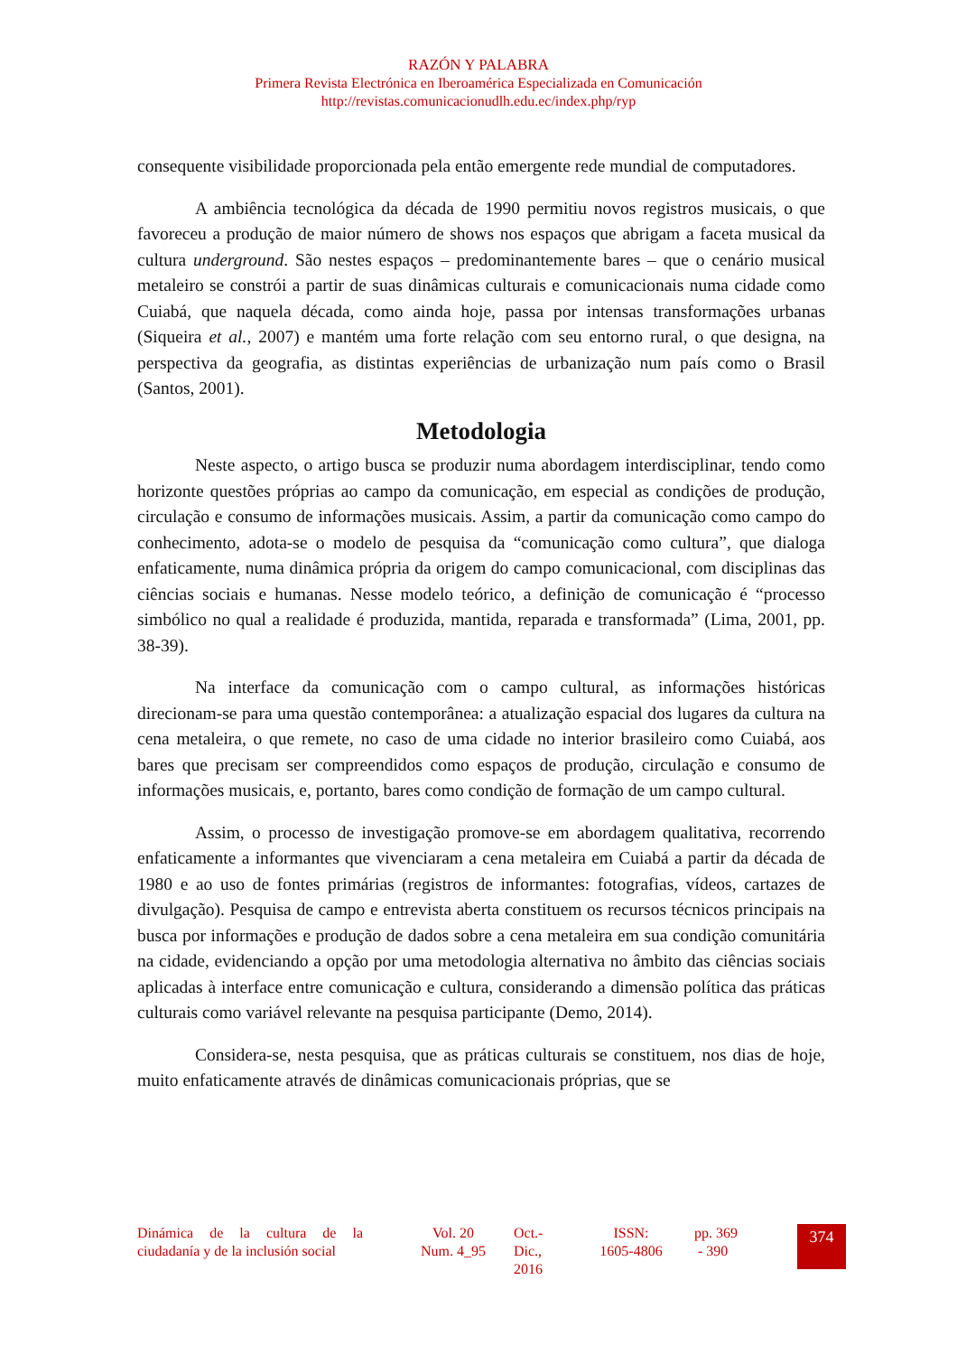RAZÓN Y PALABRA
Primera Revista Electrónica en Iberoamérica Especializada en Comunicación
http://revistas.comunicacionudlh.edu.ec/index.php/ryp
consequente visibilidade proporcionada pela então emergente rede mundial de computadores.
A ambiência tecnológica da década de 1990 permitiu novos registros musicais, o que favoreceu a produção de maior número de shows nos espaços que abrigam a faceta musical da cultura underground. São nestes espaços – predominantemente bares – que o cenário musical metaleiro se constrói a partir de suas dinâmicas culturais e comunicacionais numa cidade como Cuiabá, que naquela década, como ainda hoje, passa por intensas transformações urbanas (Siqueira et al., 2007) e mantém uma forte relação com seu entorno rural, o que designa, na perspectiva da geografia, as distintas experiências de urbanização num país como o Brasil (Santos, 2001).
Metodologia
Neste aspecto, o artigo busca se produzir numa abordagem interdisciplinar, tendo como horizonte questões próprias ao campo da comunicação, em especial as condições de produção, circulação e consumo de informações musicais. Assim, a partir da comunicação como campo do conhecimento, adota-se o modelo de pesquisa da “comunicação como cultura”, que dialoga enfaticamente, numa dinâmica própria da origem do campo comunicacional, com disciplinas das ciências sociais e humanas. Nesse modelo teórico, a definição de comunicação é “processo simbólico no qual a realidade é produzida, mantida, reparada e transformada” (Lima, 2001, pp. 38-39).
Na interface da comunicação com o campo cultural, as informações históricas direcionam-se para uma questão contemporânea: a atualização espacial dos lugares da cultura na cena metaleira, o que remete, no caso de uma cidade no interior brasileiro como Cuiabá, aos bares que precisam ser compreendidos como espaços de produção, circulação e consumo de informações musicais, e, portanto, bares como condição de formação de um campo cultural.
Assim, o processo de investigação promove-se em abordagem qualitativa, recorrendo enfaticamente a informantes que vivenciaram a cena metaleira em Cuiabá a partir da década de 1980 e ao uso de fontes primárias (registros de informantes: fotografias, vídeos, cartazes de divulgação). Pesquisa de campo e entrevista aberta constituem os recursos técnicos principais na busca por informações e produção de dados sobre a cena metaleira em sua condição comunitária na cidade, evidenciando a opção por uma metodologia alternativa no âmbito das ciências sociais aplicadas à interface entre comunicação e cultura, considerando a dimensão política das práticas culturais como variável relevante na pesquisa participante (Demo, 2014).
Considera-se, nesta pesquisa, que as práticas culturais se constituem, nos dias de hoje, muito enfaticamente através de dinâmicas comunicacionais próprias, que se
Dinámica de la cultura de la ciudadanía y de la inclusión social
Vol. 20
Num. 4_95
Oct.-
Dic.,
2016
ISSN:
1605-4806
pp. 369
- 390
374